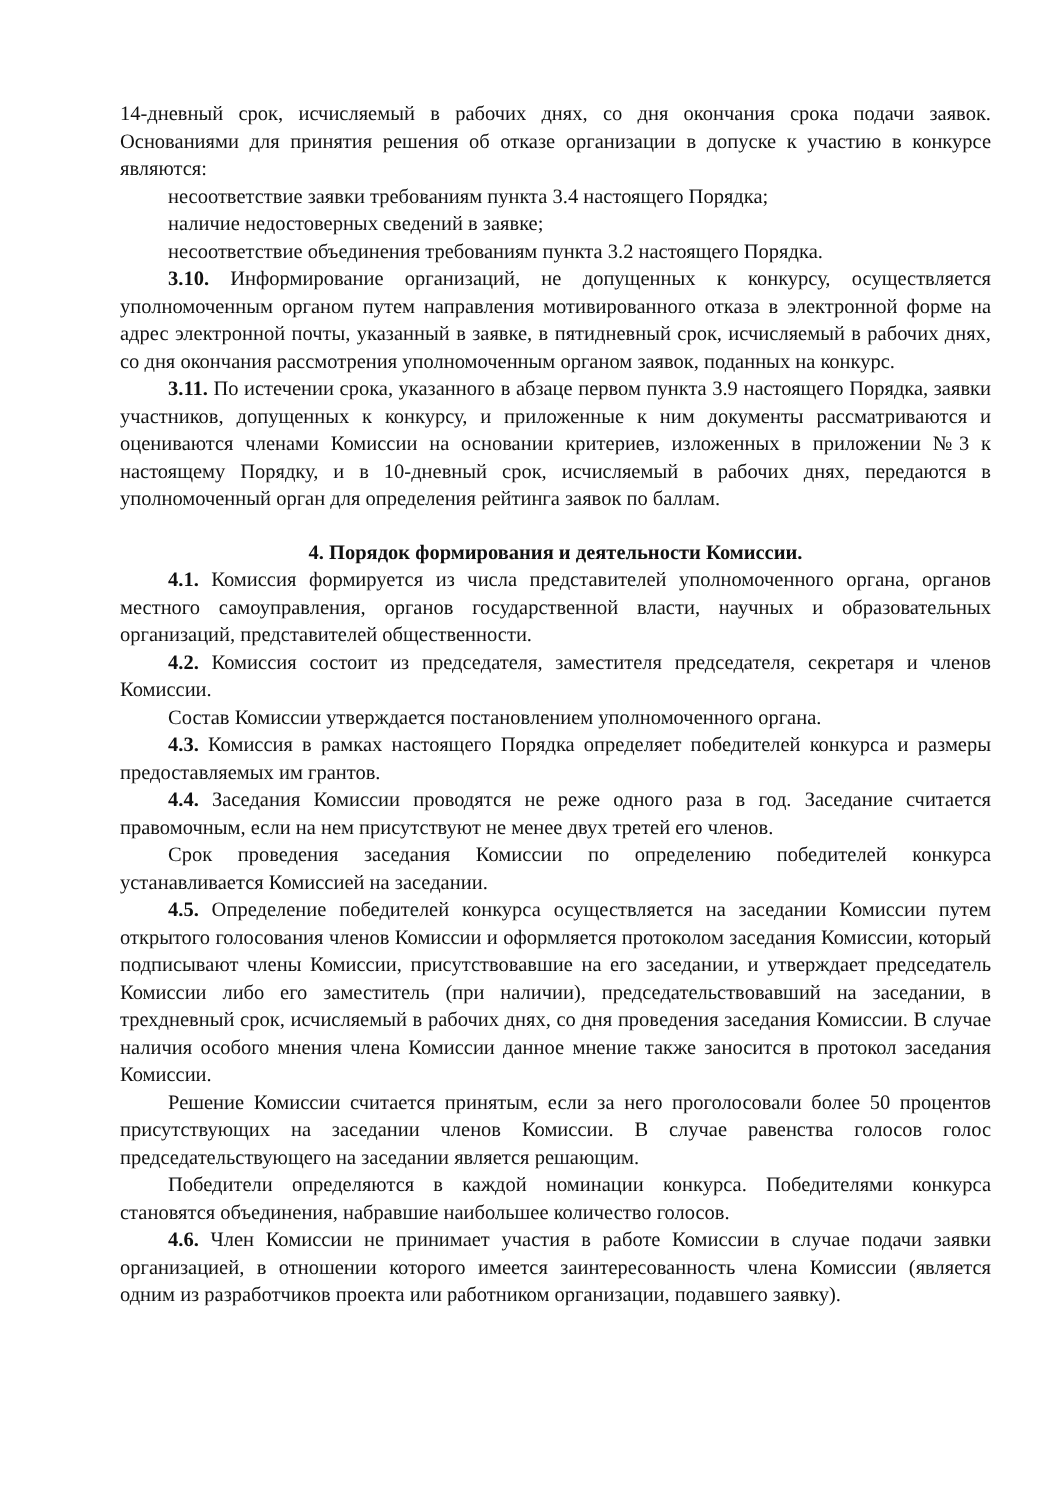14-дневный срок, исчисляемый в рабочих днях, со дня окончания срока подачи заявок. Основаниями для принятия решения об отказе организации в допуске к участию в конкурсе являются:
несоответствие заявки требованиям пункта 3.4 настоящего Порядка;
наличие недостоверных сведений в заявке;
несоответствие объединения требованиям пункта 3.2 настоящего Порядка.
3.10. Информирование организаций, не допущенных к конкурсу, осуществляется уполномоченным органом путем направления мотивированного отказа в электронной форме на адрес электронной почты, указанный в заявке, в пятидневный срок, исчисляемый в рабочих днях, со дня окончания рассмотрения уполномоченным органом заявок, поданных на конкурс.
3.11. По истечении срока, указанного в абзаце первом пункта 3.9 настоящего Порядка, заявки участников, допущенных к конкурсу, и приложенные к ним документы рассматриваются и оцениваются членами Комиссии на основании критериев, изложенных в приложении №3 к настоящему Порядку, и в 10-дневный срок, исчисляемый в рабочих днях, передаются в уполномоченный орган для определения рейтинга заявок по баллам.
4. Порядок формирования и деятельности Комиссии.
4.1. Комиссия формируется из числа представителей уполномоченного органа, органов местного самоуправления, органов государственной власти, научных и образовательных организаций, представителей общественности.
4.2. Комиссия состоит из председателя, заместителя председателя, секретаря и членов Комиссии.
Состав Комиссии утверждается постановлением уполномоченного органа.
4.3. Комиссия в рамках настоящего Порядка определяет победителей конкурса и размеры предоставляемых им грантов.
4.4. Заседания Комиссии проводятся не реже одного раза в год. Заседание считается правомочным, если на нем присутствуют не менее двух третей его членов.
Срок проведения заседания Комиссии по определению победителей конкурса устанавливается Комиссией на заседании.
4.5. Определение победителей конкурса осуществляется на заседании Комиссии путем открытого голосования членов Комиссии и оформляется протоколом заседания Комиссии, который подписывают члены Комиссии, присутствовавшие на его заседании, и утверждает председатель Комиссии либо его заместитель (при наличии), председательствовавший на заседании, в трехдневный срок, исчисляемый в рабочих днях, со дня проведения заседания Комиссии. В случае наличия особого мнения члена Комиссии данное мнение также заносится в протокол заседания Комиссии.
Решение Комиссии считается принятым, если за него проголосовали более 50 процентов присутствующих на заседании членов Комиссии. В случае равенства голосов голос председательствующего на заседании является решающим.
Победители определяются в каждой номинации конкурса. Победителями конкурса становятся объединения, набравшие наибольшее количество голосов.
4.6. Член Комиссии не принимает участия в работе Комиссии в случае подачи заявки организацией, в отношении которого имеется заинтересованность члена Комиссии (является одним из разработчиков проекта или работником организации, подавшего заявку).